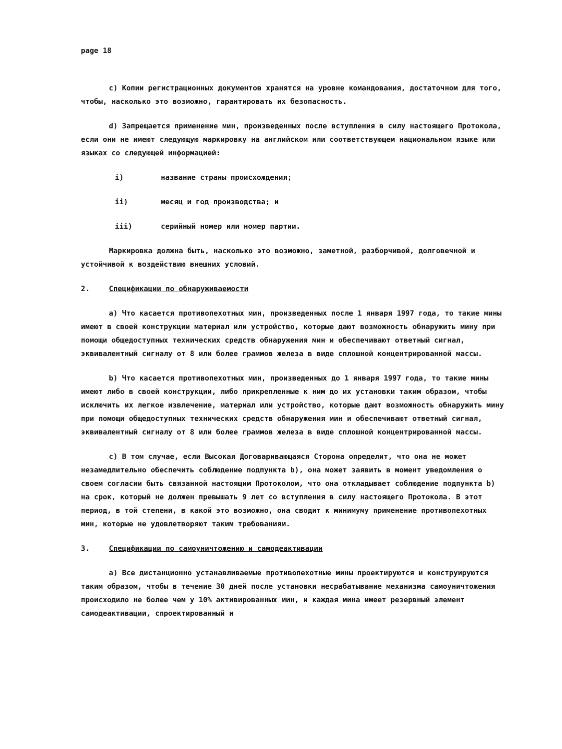page 18
c) Копии регистрационных документов хранятся на уровне командования, достаточном для того, чтобы, насколько это возможно, гарантировать их безопасность.
d) Запрещается применение мин, произведенных после вступления в силу настоящего Протокола, если они не имеют следующую маркировку на английском или соответствующем национальном языке или языках со следующей информацией:
i) название страны происхождения;
ii) месяц и год производства; и
iii) серийный номер или номер партии.
Маркировка должна быть, насколько это возможно, заметной, разборчивой, долговечной и устойчивой к воздействию внешних условий.
2. Спецификации по обнаруживаемости
a) Что касается противопехотных мин, произведенных после 1 января 1997 года, то такие мины имеют в своей конструкции материал или устройство, которые дают возможность обнаружить мину при помощи общедоступных технических средств обнаружения мин и обеспечивают ответный сигнал, эквивалентный сигналу от 8 или более граммов железа в виде сплошной концентрированной массы.
b) Что касается противопехотных мин, произведенных до 1 января 1997 года, то такие мины имеют либо в своей конструкции, либо прикрепленные к ним до их установки таким образом, чтобы исключить их легкое извлечение, материал или устройство, которые дают возможность обнаружить мину при помощи общедоступных технических средств обнаружения мин и обеспечивают ответный сигнал, эквивалентный сигналу от 8 или более граммов железа в виде сплошной концентрированной массы.
c) В том случае, если Высокая Договаривающаяся Сторона определит, что она не может незамедлительно обеспечить соблюдение подпункта b), она может заявить в момент уведомления о своем согласии быть связанной настоящим Протоколом, что она откладывает соблюдение подпункта b) на срок, который не должен превышать 9 лет со вступления в силу настоящего Протокола. В этот период, в той степени, в какой это возможно, она сводит к минимуму применение противопехотных мин, которые не удовлетворяют таким требованиям.
3. Спецификации по самоуничтожению и самодеактивации
a) Все дистанционно устанавливаемые противопехотные мины проектируются и конструируются таким образом, чтобы в течение 30 дней после установки несрабатывание механизма самоуничтожения происходило не более чем у 10% активированных мин, и каждая мина имеет резервный элемент самодеактивации, спроектированный и